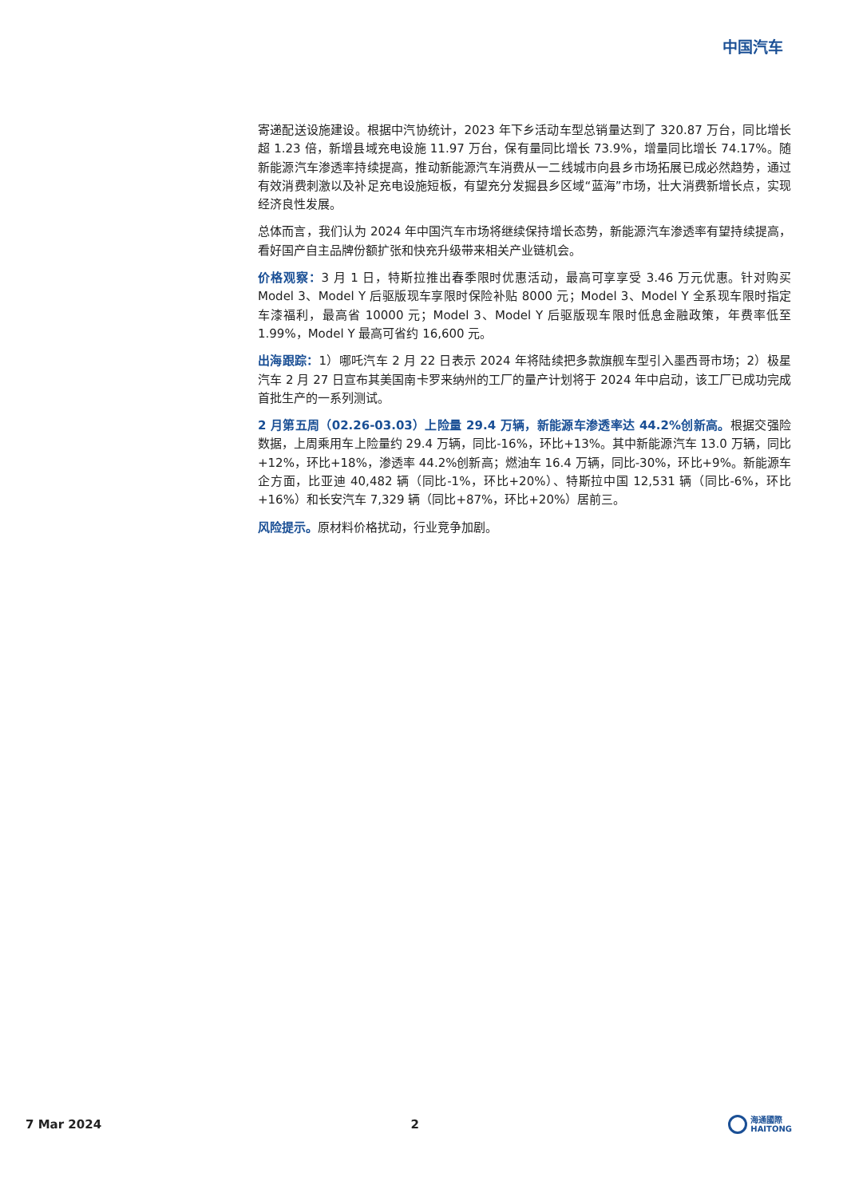中国汽车
寄递配送设施建设。根据中汽协统计，2023 年下乡活动车型总销量达到了 320.87 万台，同比增长超 1.23 倍，新增县域充电设施 11.97 万台，保有量同比增长 73.9%，增量同比增长 74.17%。随新能源汽车渗透率持续提高，推动新能源汽车消费从一二线城市向县乡市场拓展已成必然趋势，通过有效消费刺激以及补足充电设施短板，有望充分发掘县乡区域“蓝海”市场，壮大消费新增长点，实现经济良性发展。
总体而言，我们认为 2024 年中国汽车市场将继续保持增长态势，新能源汽车渗透率有望持续提高，看好国产自主品牌份额扩张和快充升级带来相关产业链机会。
价格观察：3 月 1 日，特斯拉推出春季限时优惠活动，最高可享享受 3.46 万元优惠。针对购买 Model 3、Model Y 后驱版现车享限时保险补贴 8000 元；Model 3、Model Y 全系现车限时指定车漆福利，最高省 10000 元；Model 3、Model Y 后驱版现车限时低息金融政策，年费率低至 1.99%，Model Y 最高可省约 16,600 元。
出海跟踪：1）哪吒汽车 2 月 22 日表示 2024 年将陆续把多款旗舰车型引入墨西哥市场；2）极星汽车 2 月 27 日宣布其美国南卡罗来纳州的工厂的量产计划将于 2024 年中启动，该工厂已成功完成首批生产的一系列测试。
2 月第五周（02.26-03.03）上险量 29.4 万辆，新能源车渗透率达 44.2%创新高。根据交强险数据，上周乘用车上险量约 29.4 万辆，同比-16%，环比+13%。其中新能源汽车 13.0 万辆，同比+12%，环比+18%，渗透率 44.2%创新高；燃油车 16.4 万辆，同比-30%，环比+9%。新能源车企方面，比亚迪 40,482 辆（同比-1%，环比+20%）、特斯拉中国 12,531 辆（同比-6%，环比+16%）和长安汽车 7,329 辆（同比+87%，环比+20%）居前三。
风险提示。原材料价格扰动，行业竞争加剧。
7 Mar 2024 2 海通國際
HAITONG